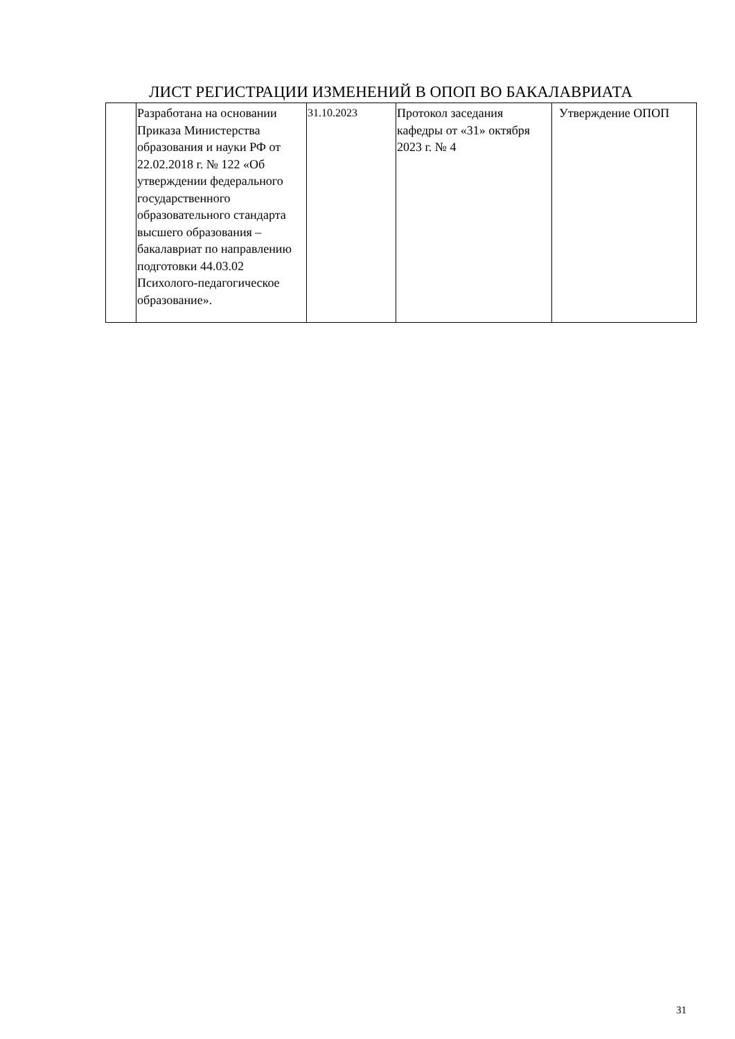ЛИСТ РЕГИСТРАЦИИ ИЗМЕНЕНИЙ В ОПОП ВО БАКАЛАВРИАТА
| | Разработана на основании Приказа Министерства образования и науки РФ от 22.02.2018 г. № 122 «Об утверждении федерального государственного образовательного стандарта высшего образования – бакалавриат по направлению подготовки 44.03.02 Психолого-педагогическое образование». | 31.10.2023 | Протокол заседания кафедры от «31» октября 2023 г. № 4 | Утверждение ОПОП |
31